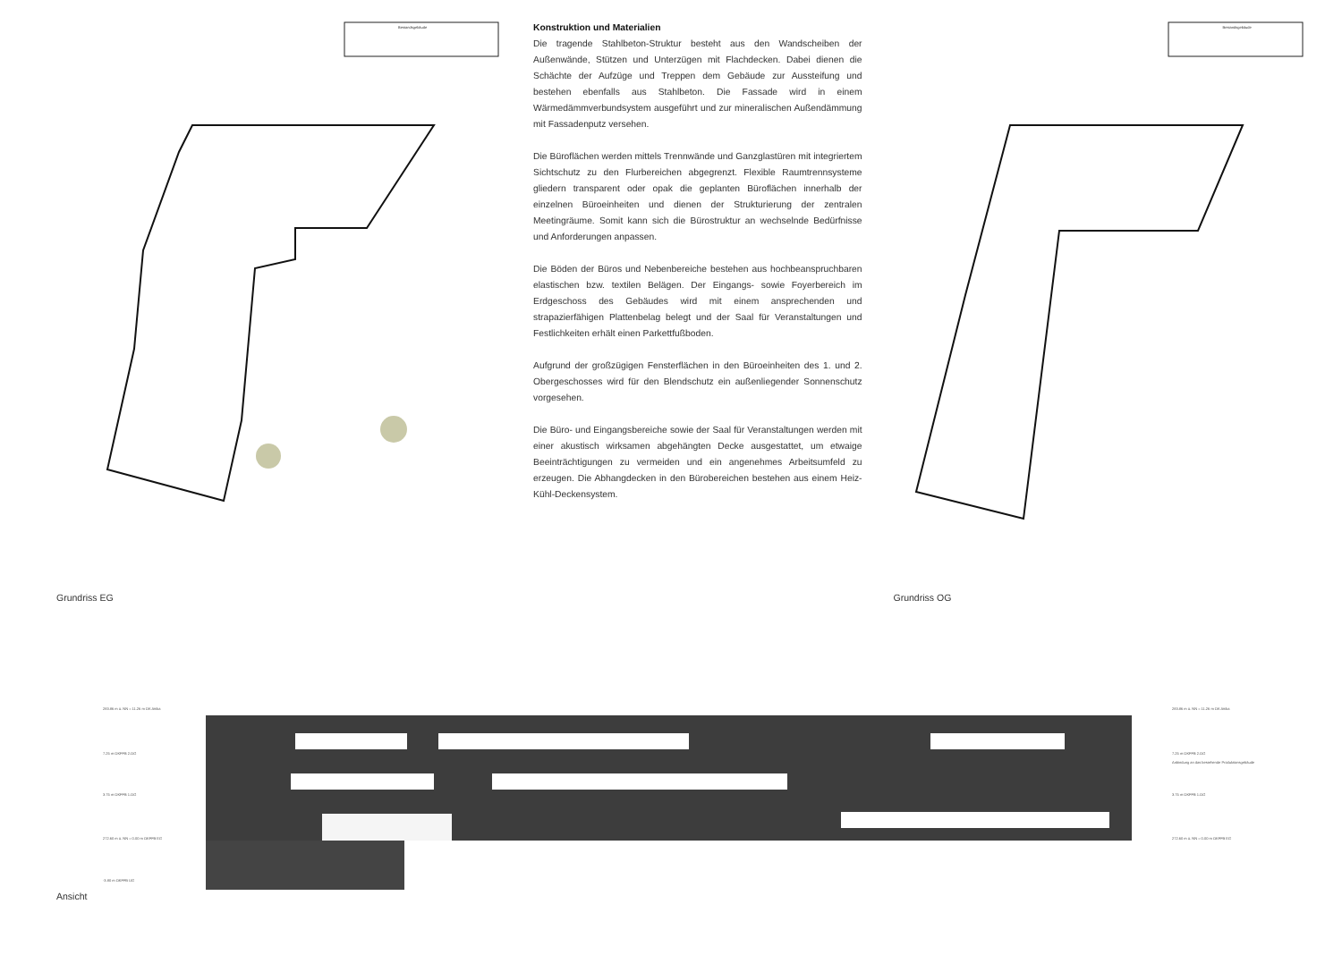Bestandsgebäude
Grundriss EG
Konstruktion und Materialien
Die tragende Stahlbeton-Struktur besteht aus den Wandscheiben der Außenwände, Stützen und Unterzügen mit Flachdecken. Dabei dienen die Schächte der Aufzüge und Treppen dem Gebäude zur Aussteifung und bestehen ebenfalls aus Stahlbeton. Die Fassade wird in einem Wärmedämmverbundsystem ausgeführt und zur mineralischen Außendämmung mit Fassadenputz versehen.
Die Büroflächen werden mittels Trennwände und Ganzglastüren mit integriertem Sichtschutz zu den Flurbereichen abgegrenzt. Flexible Raumtrennsysteme gliedern transparent oder opak die geplanten Büroflächen innerhalb der einzelnen Büroeinheiten und dienen der Strukturierung der zentralen Meetingräume. Somit kann sich die Bürostruktur an wechselnde Bedürfnisse und Anforderungen anpassen.
Die Böden der Büros und Nebenbereiche bestehen aus hochbeanspruchbaren elastischen bzw. textilen Belägen. Der Eingangs- sowie Foyerbereich im Erdgeschoss des Gebäudes wird mit einem ansprechenden und strapazierfähigen Plattenbelag belegt und der Saal für Veranstaltungen und Festlichkeiten erhält einen Parkettfußboden.
Aufgrund der großzügigen Fensterflächen in den Büroeinheiten des 1. und 2. Obergeschosses wird für den Blendschutz ein außenliegender Sonnenschutz vorgesehen.
Die Büro- und Eingangsbereiche sowie der Saal für Veranstaltungen werden mit einer akustisch wirksamen abgehängten Decke ausgestattet, um etwaige Beeinträchtigungen zu vermeiden und ein angenehmes Arbeitsumfeld zu erzeugen. Die Abhangdecken in den Bürobereichen bestehen aus einem Heiz-Kühl-Deckensystem.
Bestandsgebäude
Grundriss OG
283.86 m ü. NN = 11.26 m OK Attika
7.25 m OKFFB 2.OG
3.75 m OKFFB 1.OG
272.60 m ü. NN = 0.00 m OKFFB EG
-3.80 m OKFFB UG
283.86 m ü. NN = 11.26 m OK Attika
7.25 m OKFFB 2.OG
Anbindung an das bestehende Produktionsgebäude
3.75 m OKFFB 1.OG
272.60 m ü. NN = 0.00 m OKFFB EG
Ansicht